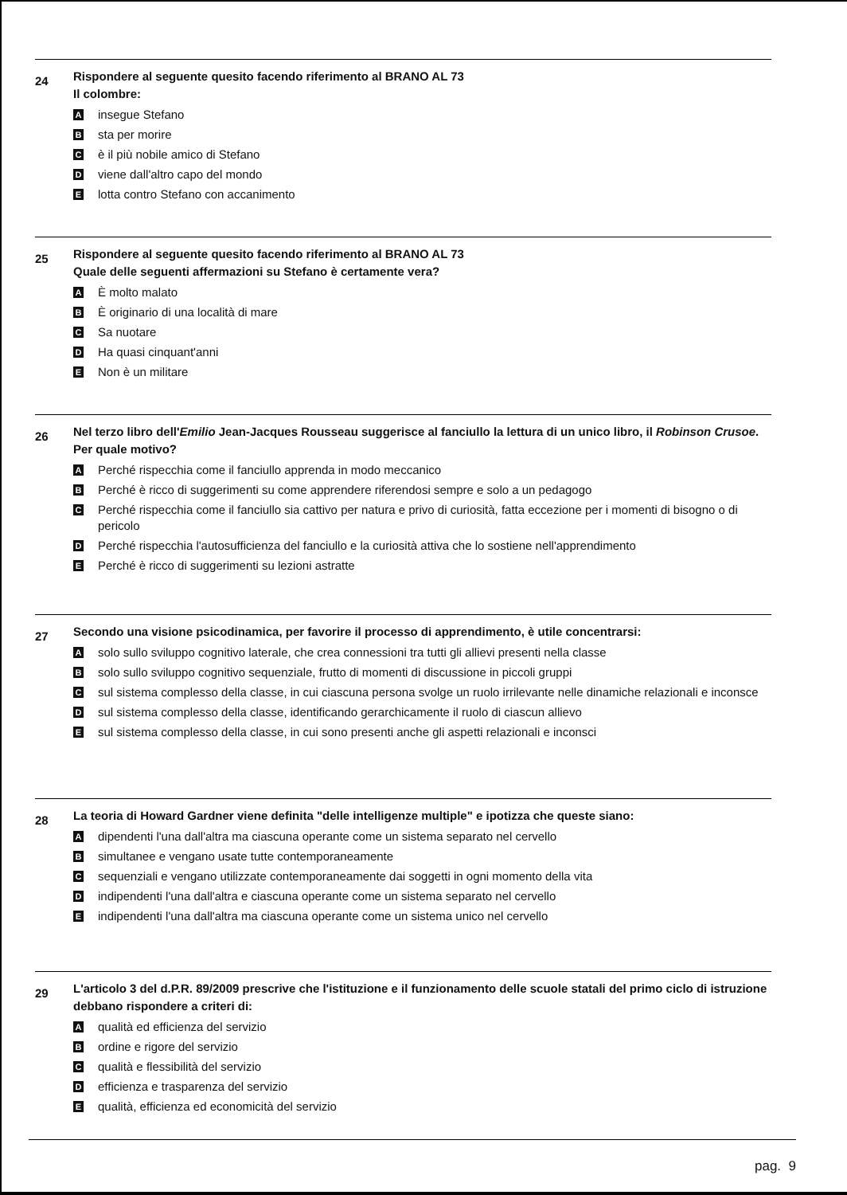24
Rispondere al seguente quesito facendo riferimento al BRANO AL 73
Il colombre:
Ainsegue Stefano
Bsta per morire
Cè il più nobile amico di Stefano
Dviene dall'altro capo del mondo
Elotta contro Stefano con accanimento
25
Rispondere al seguente quesito facendo riferimento al BRANO AL 73
Quale delle seguenti affermazioni su Stefano è certamente vera?
A È molto malato
B È originario di una località di mare
C Sa nuotare
D Ha quasi cinquant'anni
E Non è un militare
26
Nel terzo libro dell'Emilio Jean-Jacques Rousseau suggerisce al fanciullo la lettura di un unico libro, il Robinson Crusoe. Per quale motivo?
A Perché rispecchia come il fanciullo apprenda in modo meccanico
B Perché è ricco di suggerimenti su come apprendere riferendosi sempre e solo a un pedagogo
C Perché rispecchia come il fanciullo sia cattivo per natura e privo di curiosità, fatta eccezione per i momenti di bisogno o di pericolo
D Perché rispecchia l'autosufficienza del fanciullo e la curiosità attiva che lo sostiene nell'apprendimento
E Perché è ricco di suggerimenti su lezioni astratte
27
Secondo una visione psicodinamica, per favorire il processo di apprendimento, è utile concentrarsi:
Asolo sullo sviluppo cognitivo laterale, che crea connessioni tra tutti gli allievi presenti nella classe
Bsolo sullo sviluppo cognitivo sequenziale, frutto di momenti di discussione in piccoli gruppi
Csul sistema complesso della classe, in cui ciascuna persona svolge un ruolo irrilevante nelle dinamiche relazionali e inconsce
Dsul sistema complesso della classe, identificando gerarchicamente il ruolo di ciascun allievo
Esul sistema complesso della classe, in cui sono presenti anche gli aspetti relazionali e inconsci
28
La teoria di Howard Gardner viene definita "delle intelligenze multiple" e ipotizza che queste siano:
Adipendenti l'una dall'altra ma ciascuna operante come un sistema separato nel cervello
Bsimultanee e vengano usate tutte contemporaneamente
Csequenziali e vengano utilizzate contemporaneamente dai soggetti in ogni momento della vita
Dindipendenti l'una dall'altra e ciascuna operante come un sistema separato nel cervello
Eindipendenti l'una dall'altra ma ciascuna operante come un sistema unico nel cervello
29
L'articolo 3 del d.P.R. 89/2009 prescrive che l'istituzione e il funzionamento delle scuole statali del primo ciclo di istruzione debbano rispondere a criteri di:
Aqualità ed efficienza del servizio
Bordine e rigore del servizio
Cqualità e flessibilità del servizio
Defficienza e trasparenza del servizio
Equalità, efficienza ed economicità del servizio
pag. 9